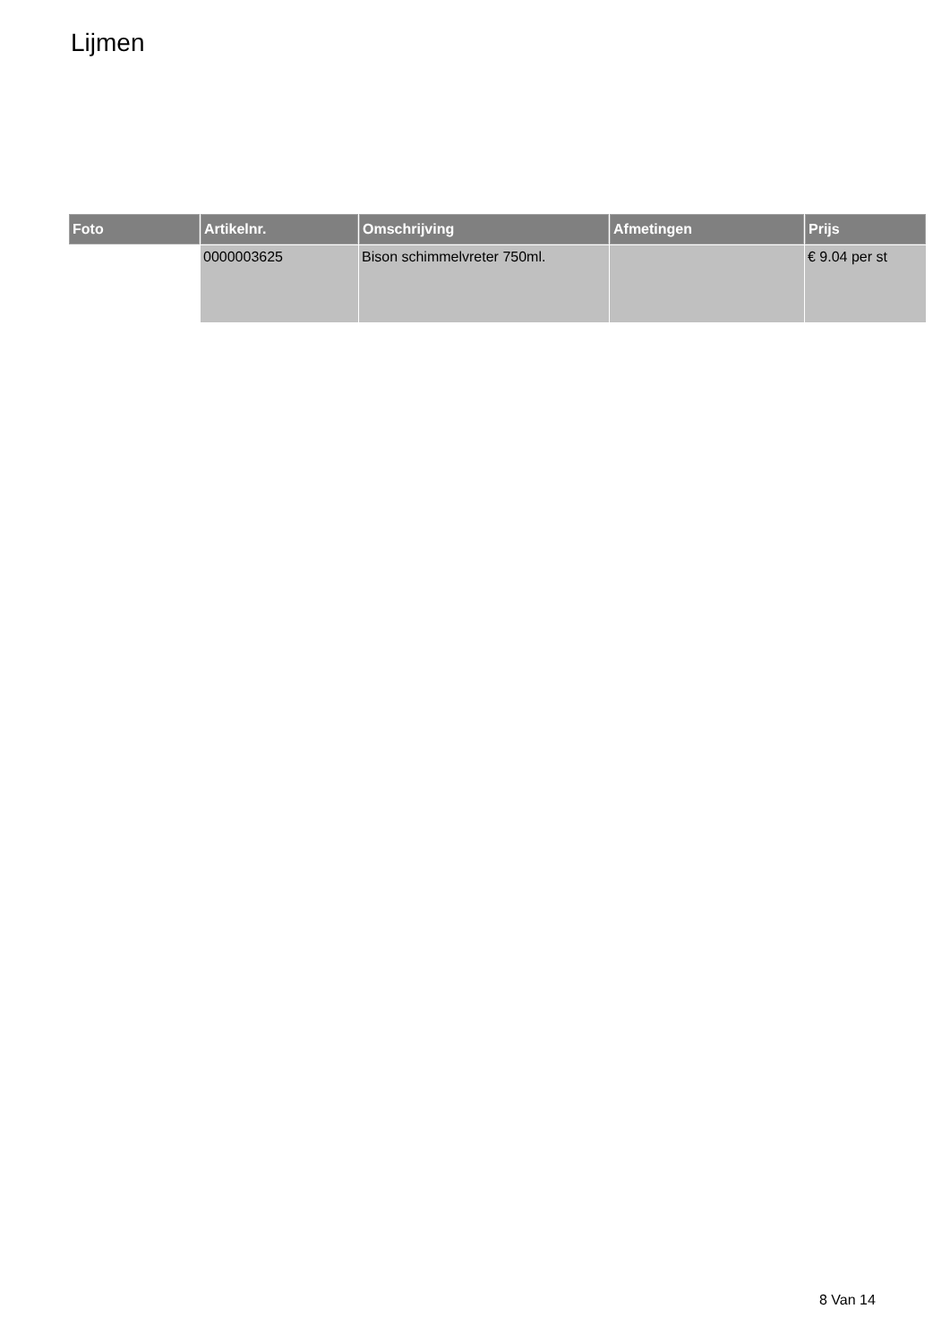Lijmen
| Foto | Artikelnr. | Omschrijving | Afmetingen | Prijs |
| --- | --- | --- | --- | --- |
| | 0000003625 | Bison schimmelvreter 750ml. | | € 9.04 per st |
8 Van 14